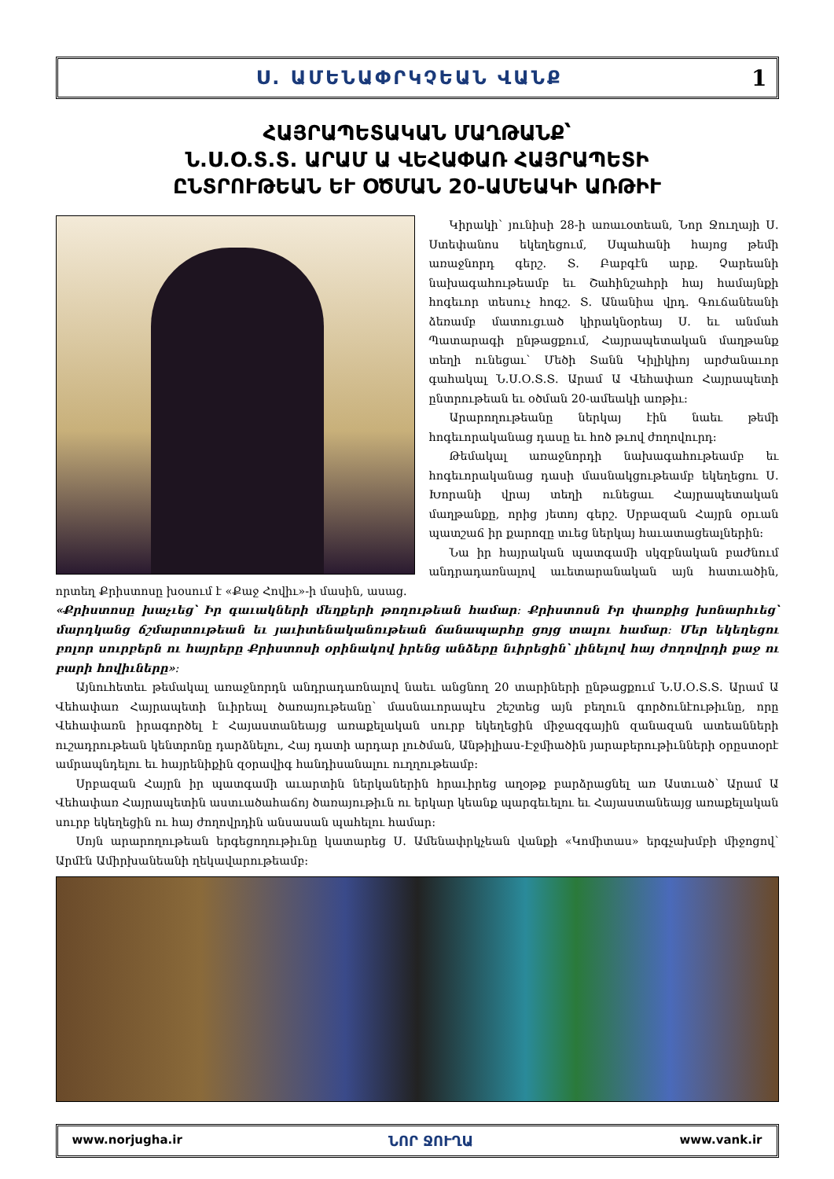Ս. ԱՄԵՆԱՓՐԿՉԵԱՆ ՎԱՆՔ 1
ՀԱՅՐԱՊԵՏԱԿԱՆ ՄԱՂԹԱՆՔ՝
Ն.Ս.Օ.Տ.Տ. ԱՐԱՄ Ա ՎԵՀԱՓԱՌ ՀԱՅՐԱՊԵՏԻ
ԸՆՏՐՈՒԹԵԱՆ ԵՒ ՕԾՄԱՆ 20-ԱՄԵԱԿԻ ԱՌԹԻՒ
Կիրակի՝ յունիսի 28-ի առաւօտեան, Նոր Ջուղայի Ս. Ստեփանոս եկեղեցում, Սպահանի հայոց թեմի առաջնորդ գերշ. Տ. Բաբգէն արք. Չարեանի նախագահութեամբ եւ Շահինշահրի հայ համայնքի հոգեւոր տեսուչ հոգշ. Տ. Անանիա վրդ. Գուճանեանի ձեռամբ մատուցւած կիրակնօրեայ Ս. եւ անմահ Պատարագի ընթացքում, Հայրապետական մաղթանք տեղի ունեցաւ՝ Մեծի Տանն Կիլիկիոյ արժանաւոր գահակալ Ն.Ս.Օ.Տ.Տ. Արամ Ա Վեհափառ Հայրապետի ընտրութեան եւ օծման 20-ամեակի առթիւ:
Արարողութեանը ներկայ էին նաեւ թեմի հոգեւորականաց դասը եւ հոծ թւով ժողովուրդ:
Թեմակալ առաջնորդի նախագահութեամբ եւ հոգեւորականաց դասի մասնակցութեամբ եկեղեցու Ս. Խորանի վրայ տեղի ունեցաւ Հայրապետական մաղթանքը, որից յետոյ գերշ. Սրբազան Հայրն օրւան պատշաճ իր քարոզը տւեց ներկայ հաւատացեալներին:
Նա իր հայրական պատգամի սկզբնական բաժնում անդրադառնալով աւետարանական այն հատւածին, որտեղ Քրիստոսը խօսում է «Քաջ Հովիւ»-ի մասին, ասաց.
«Քրիստոսը խաչւեց՝ Իր գաւակների մեղքերի թողութեան համար։ Քրիստոսն Իր փառքից խոնարհւեց՝ մարդկանց ճշմարտութեան եւ յաւիտենականութեան ճանապարհը ցոյց տալու համար։ Մեր եկեղեցու բոլոր սուրբերն ու հայրերը Քրիստոսի օրինակով իրենց անձերը նւիրեցին՝ լինելով հայ ժողովրդի քաջ ու բարի հովիւները»։
Այնուհետեւ թեմակալ առաջնորդն անդրադառնալով նաեւ անցնող 20 տարիների ընթացքում Ն.Ս.Օ.Տ.Տ. Արամ Ա Վեհափառ Հայրապետի նւիրեալ ծառայութեանը՝ մասնաւորապէս շեշտեց այն բեղուն գործունէութիւնը, որը Վեհափառն իրագործել է Հայաստանեայց առաքելական սուրբ եկեղեցին միջազգային զանազան ատեանների ուշադրութեան կենտրոնը դարձնելու, Հայ դատի արդար լուծման, Անթիլիաս-Էջմիածին յարաբերութիւնների օրըստօրէ ամրապնդելու եւ հայրենիքին զօրավիգ հանդիսանալու ուղղութեամբ:
Սրբազան Հայրն իր պատգամի աւարտին ներկաներին հրաւիրեց աղօթք բարձրացնել առ Աստւած՝ Արամ Ա Վեհափառ Հայրապետին աստւածահաճոյ ծառայութիւն ու երկար կեանք պարգեւելու եւ Հայաստանեայց առաքելական սուրբ եկեղեցին ու հայ ժողովրդին անսասան պահելու համար:
Սոյն արարողութեան երգեցողութիւնը կատարեց Ս. Ամենափրկչեան վանքի «Կոմիտաս» երգչախմբի միջոցով՝ Արմէն Ամիրխանեանի ղեկավարութեամբ:
www.norjugha.ir ՆՈՐ ՋՈՒՂԱ www.vank.ir